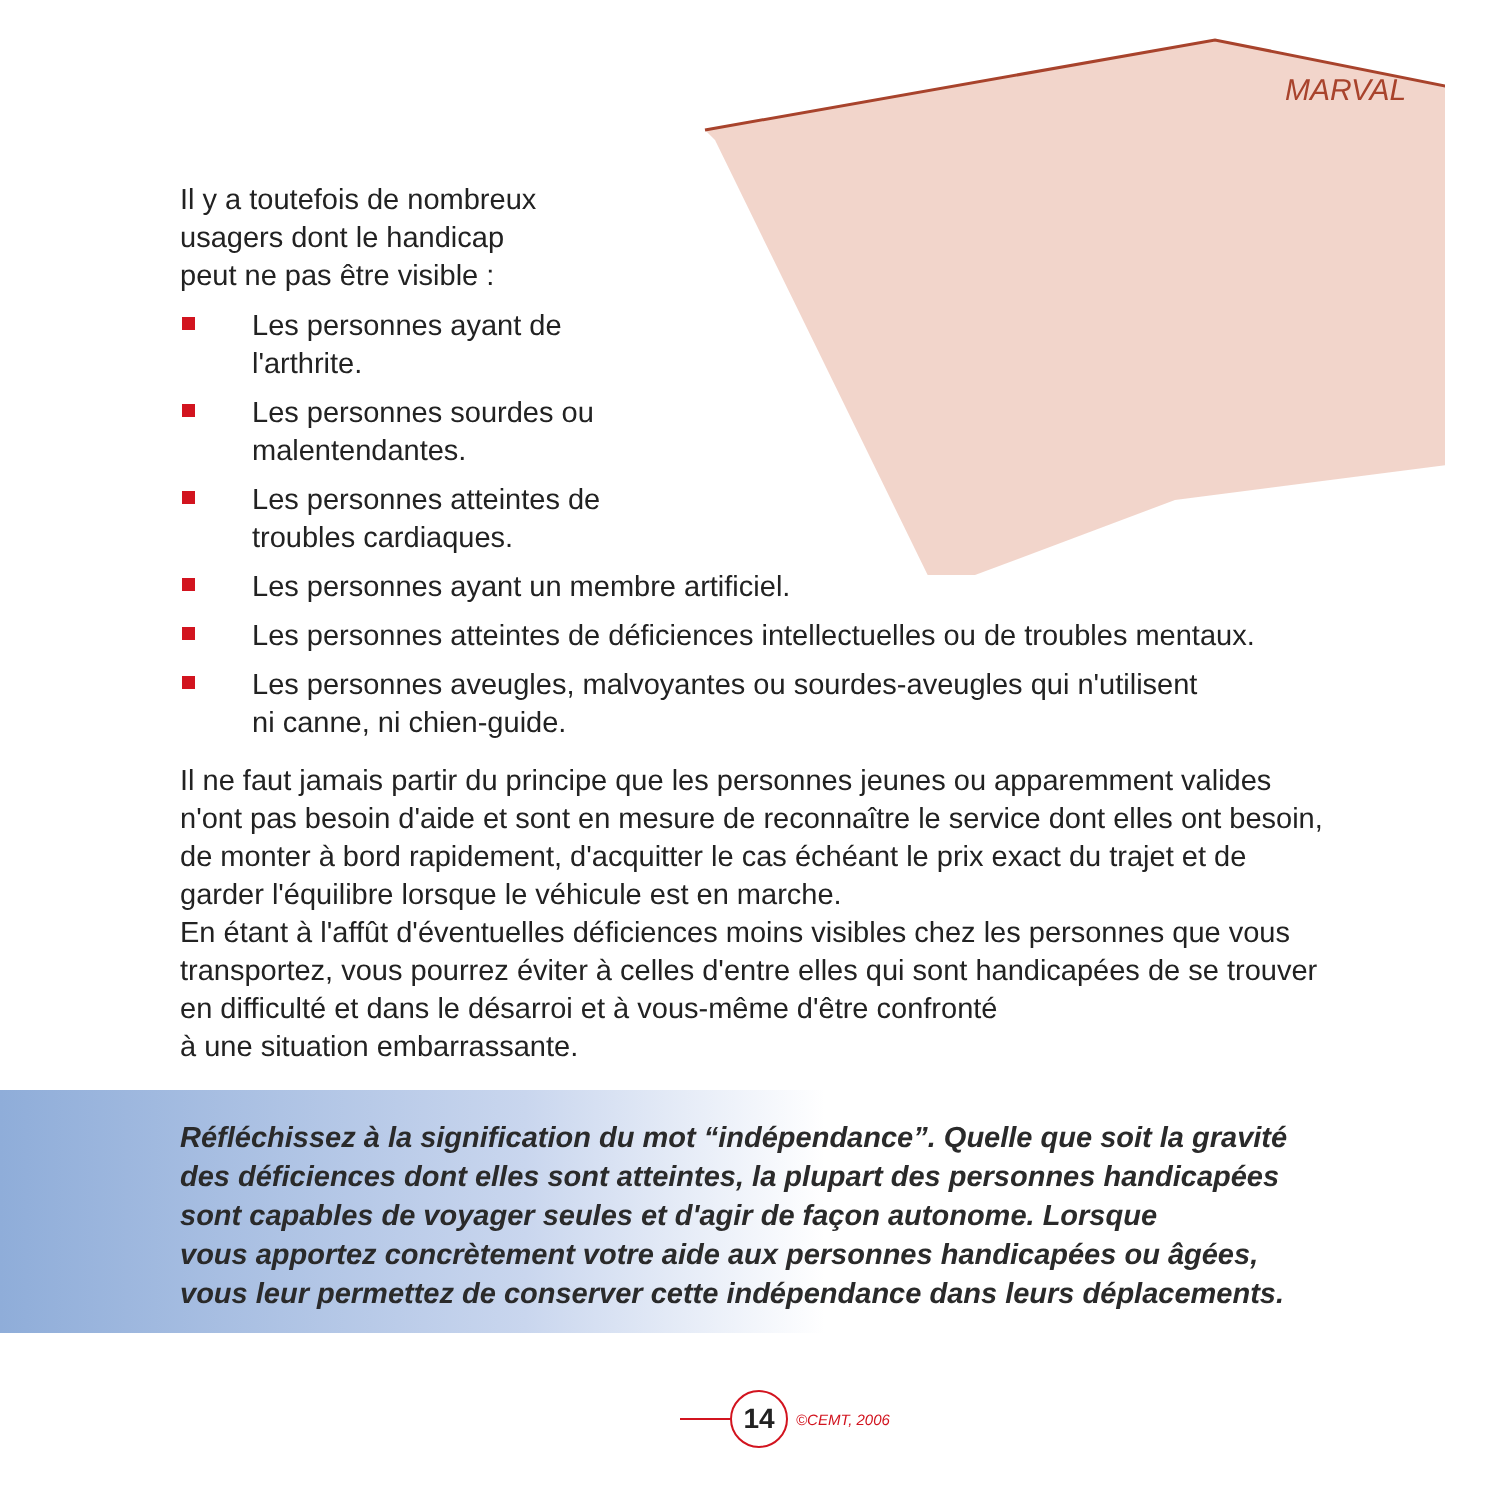MARVAL
Il y a toutefois de nombreux
usagers dont le handicap
peut ne pas être visible :
Les personnes ayant de
l'arthrite.
Les personnes sourdes ou
malentendantes.
Les personnes atteintes de
troubles cardiaques.
Les personnes ayant un membre artificiel.
Les personnes atteintes de déficiences intellectuelles ou de troubles mentaux.
Les personnes aveugles, malvoyantes ou sourdes-aveugles qui n'utilisent
ni canne, ni chien-guide.
Il ne faut jamais partir du principe que les personnes jeunes ou apparemment valides n'ont pas besoin d'aide et sont en mesure de reconnaître le service dont elles ont besoin, de monter à bord rapidement, d'acquitter le cas échéant le prix exact du trajet et de garder l'équilibre lorsque le véhicule est en marche.
En étant à l'affût d'éventuelles déficiences moins visibles chez les personnes que vous transportez, vous pourrez éviter à celles d'entre elles qui sont handicapées de se trouver en difficulté et dans le désarroi et à vous-même d'être confronté
à une situation embarrassante.
Réfléchissez à la signification du mot “indépendance”. Quelle que soit la gravité des déficiences dont elles sont atteintes, la plupart des personnes handicapées sont capables de voyager seules et d'agir de façon autonome. Lorsque
vous apportez concrètement votre aide aux personnes handicapées ou âgées, vous leur permettez de conserver cette indépendance dans leurs déplacements.
14
©CEMT, 2006